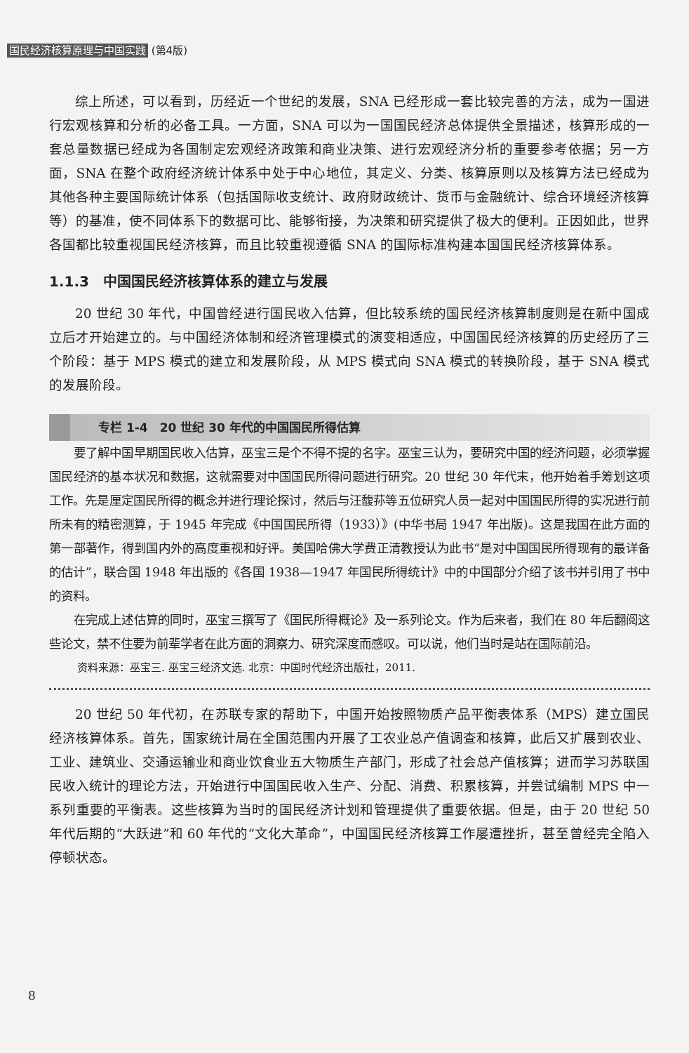国民经济核算原理与中国实践 (第4版)
综上所述，可以看到，历经近一个世纪的发展，SNA 已经形成一套比较完善的方法，成为一国进行宏观核算和分析的必备工具。一方面，SNA 可以为一国国民经济总体提供全景描述，核算形成的一套总量数据已经成为各国制定宏观经济政策和商业决策、进行宏观经济分析的重要参考依据；另一方面，SNA 在整个政府经济统计体系中处于中心地位，其定义、分类、核算原则以及核算方法已经成为其他各种主要国际统计体系（包括国际收支统计、政府财政统计、货币与金融统计、综合环境经济核算等）的基准，使不同体系下的数据可比、能够衔接，为决策和研究提供了极大的便利。正因如此，世界各国都比较重视国民经济核算，而且比较重视遵循 SNA 的国际标准构建本国国民经济核算体系。
1.1.3　中国国民经济核算体系的建立与发展
20 世纪 30 年代，中国曾经进行国民收入估算，但比较系统的国民经济核算制度则是在新中国成立后才开始建立的。与中国经济体制和经济管理模式的演变相适应，中国国民经济核算的历史经历了三个阶段：基于 MPS 模式的建立和发展阶段，从 MPS 模式向 SNA 模式的转换阶段，基于 SNA 模式的发展阶段。
专栏 1-4　20 世纪 30 年代的中国国民所得估算
要了解中国早期国民收入估算，巫宝三是个不得不提的名字。巫宝三认为，要研究中国的经济问题，必须掌握国民经济的基本状况和数据，这就需要对中国国民所得问题进行研究。20 世纪 30 年代末，他开始着手筹划这项工作。先是厘定国民所得的概念并进行理论探讨，然后与汪馥荪等五位研究人员一起对中国国民所得的实况进行前所未有的精密测算，于 1945 年完成《中国国民所得（1933）》(中华书局 1947 年出版)。这是我国在此方面的第一部著作，得到国内外的高度重视和好评。美国哈佛大学费正清教授认为此书“是对中国国民所得现有的最详备的估计”，联合国 1948 年出版的《各国 1938—1947 年国民所得统计》中的中国部分介绍了该书并引用了书中的资料。
在完成上述估算的同时，巫宝三撰写了《国民所得概论》及一系列论文。作为后来者，我们在 80 年后翻阅这些论文，禁不住要为前辈学者在此方面的洞察力、研究深度而感叹。可以说，他们当时是站在国际前沿。
资料来源：巫宝三. 巫宝三经济文选. 北京：中国时代经济出版社，2011.
20 世纪 50 年代初，在苏联专家的帮助下，中国开始按照物质产品平衡表体系（MPS）建立国民经济核算体系。首先，国家统计局在全国范围内开展了工农业总产值调查和核算，此后又扩展到农业、工业、建筑业、交通运输业和商业饮食业五大物质生产部门，形成了社会总产值核算；进而学习苏联国民收入统计的理论方法，开始进行中国国民收入生产、分配、消费、积累核算，并尝试编制 MPS 中一系列重要的平衡表。这些核算为当时的国民经济计划和管理提供了重要依据。但是，由于 20 世纪 50 年代后期的“大跃进”和 60 年代的“文化大革命”，中国国民经济核算工作屡遭挫折，甚至曾经完全陷入停顿状态。
8